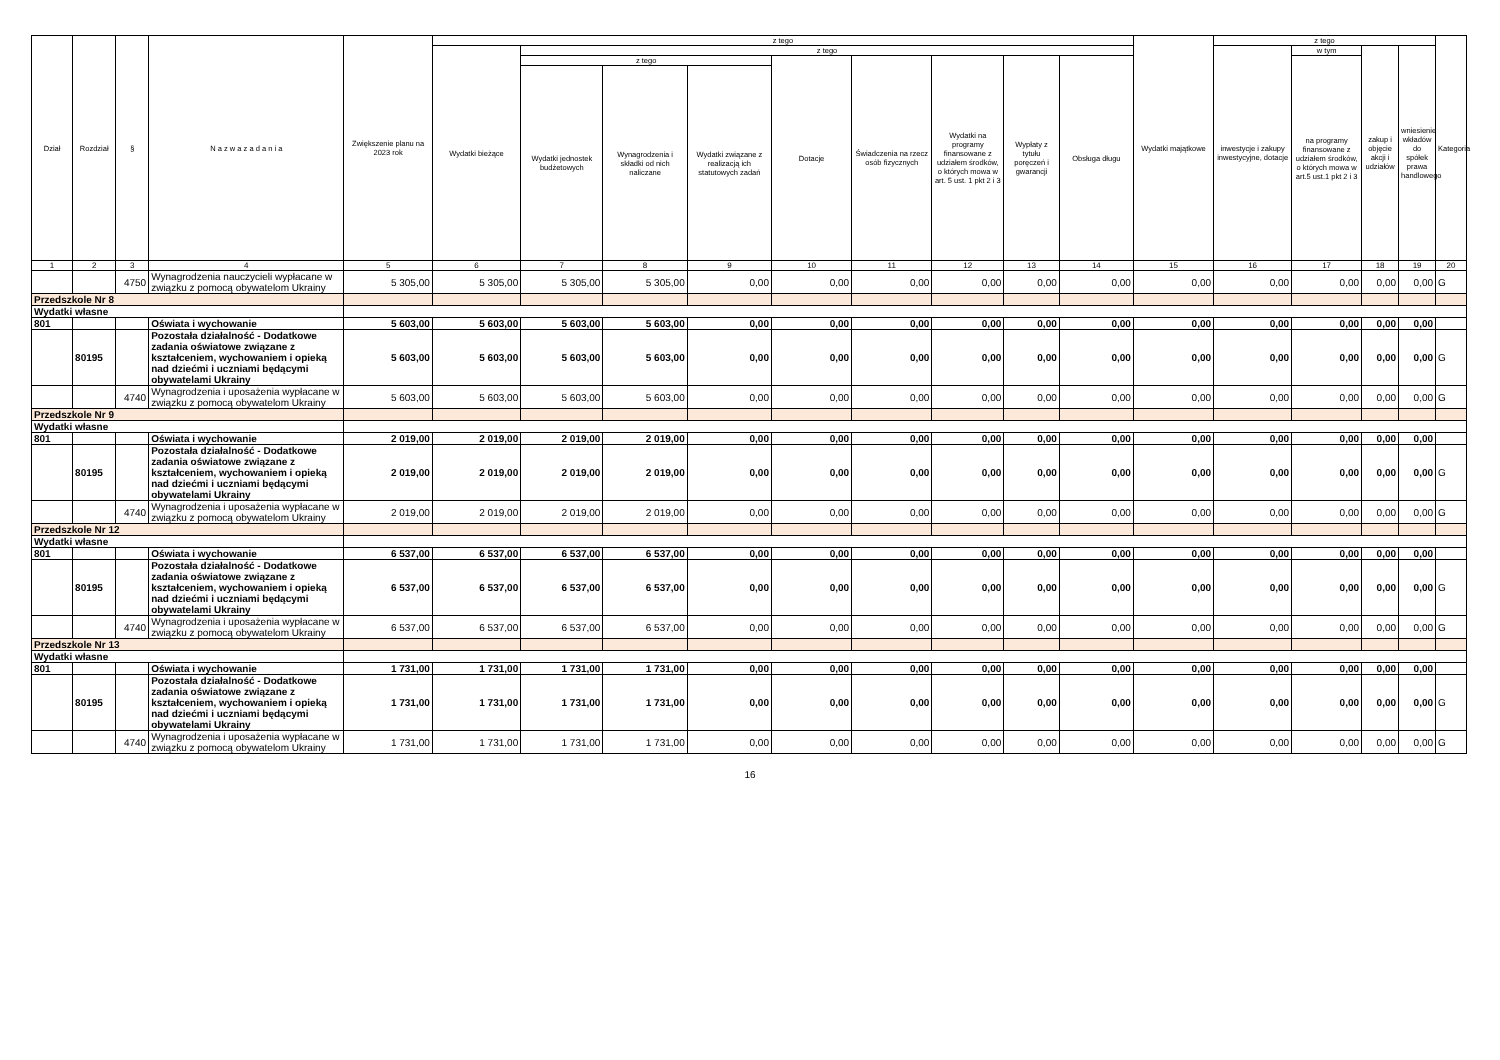| Dział | Rozdział | § | N a z w a z a d a n i a | Zwiększenie planu na 2023 rok | z tego | | | | | | | | | Wydatki majątkowe | z tego | | | | Kategoria |
| --- | --- | --- | --- | --- | --- | --- | --- | --- | --- | --- | --- | --- | --- | --- | --- | --- | --- | --- | --- |
| | | | | | Wydatki bieżące | z tego | | | | | | | | | inwestycje i zakupy inwestycyjne, dotacje | w tym | zakup i objęcie akcji i udziałów | wniesienie wkładów do spółek prawa handlowego | |
| | | | | | | z tego | | | Dotacje | Świadczenia na rzecz osób fizycznych | Wydatki na programy finansowane z udziałem środków, o których mowa w art. 5 ust. 1 pkt 2 i 3 | Wypłaty z tytułu poręczeń i gwarancji | Obsługa długu | | | na programy finansowane z udziałem środków, o których mowa w art.5 ust.1 pkt 2 i 3 | | | |
| | | | | | | Wydatki jednostek budżetowych | Wynagrodzenia i składki od nich naliczane | Wydatki związane z realizacją ich statutowych zadań | | | | | | | | | | | |
| 1 | 2 | 3 | 4 | 5 | 6 | 7 | 8 | 9 | 10 | 11 | 12 | 13 | 14 | 15 | 16 | 17 | 18 | 19 | 20 |
| | | 4750 | Wynagrodzenia nauczycieli wypłacane w związku z pomocą obywatelom Ukrainy | 5 305,00 | 5 305,00 | 5 305,00 | 5 305,00 | 0,00 | 0,00 | 0,00 | 0,00 | 0,00 | 0,00 | 0,00 | 0,00 | 0,00 | 0,00 | 0,00 | G |
| Przedszkole Nr 8 | | | | | | | | | | | | | | | | | | | |
| Wydatki własne | | | | | | | | | | | | | | | | | | | |
| 801 | | | Oświata i wychowanie | 5 603,00 | 5 603,00 | 5 603,00 | 5 603,00 | 0,00 | 0,00 | 0,00 | 0,00 | 0,00 | 0,00 | 0,00 | 0,00 | 0,00 | 0,00 | 0,00 | |
| | 80195 | | Pozostała działalność - Dodatkowe zadania oświatowe związane z kształceniem, wychowaniem i opieką nad dziećmi i uczniami będącymi obywatelami Ukrainy | 5 603,00 | 5 603,00 | 5 603,00 | 5 603,00 | 0,00 | 0,00 | 0,00 | 0,00 | 0,00 | 0,00 | 0,00 | 0,00 | 0,00 | 0,00 | 0,00 | G |
| | | 4740 | Wynagrodzenia i uposażenia wypłacane w związku z pomocą obywatelom Ukrainy | 5 603,00 | 5 603,00 | 5 603,00 | 5 603,00 | 0,00 | 0,00 | 0,00 | 0,00 | 0,00 | 0,00 | 0,00 | 0,00 | 0,00 | 0,00 | 0,00 | G |
| Przedszkole Nr 9 | | | | | | | | | | | | | | | | | | | |
| Wydatki własne | | | | | | | | | | | | | | | | | | | |
| 801 | | | Oświata i wychowanie | 2 019,00 | 2 019,00 | 2 019,00 | 2 019,00 | 0,00 | 0,00 | 0,00 | 0,00 | 0,00 | 0,00 | 0,00 | 0,00 | 0,00 | 0,00 | 0,00 | |
| | 80195 | | Pozostała działalność - Dodatkowe zadania oświatowe związane z kształceniem, wychowaniem i opieką nad dziećmi i uczniami będącymi obywatelami Ukrainy | 2 019,00 | 2 019,00 | 2 019,00 | 2 019,00 | 0,00 | 0,00 | 0,00 | 0,00 | 0,00 | 0,00 | 0,00 | 0,00 | 0,00 | 0,00 | 0,00 | G |
| | | 4740 | Wynagrodzenia i uposażenia wypłacane w związku z pomocą obywatelom Ukrainy | 2 019,00 | 2 019,00 | 2 019,00 | 2 019,00 | 0,00 | 0,00 | 0,00 | 0,00 | 0,00 | 0,00 | 0,00 | 0,00 | 0,00 | 0,00 | 0,00 | G |
| Przedszkole Nr 12 | | | | | | | | | | | | | | | | | | | |
| Wydatki własne | | | | | | | | | | | | | | | | | | | |
| 801 | | | Oświata i wychowanie | 6 537,00 | 6 537,00 | 6 537,00 | 6 537,00 | 0,00 | 0,00 | 0,00 | 0,00 | 0,00 | 0,00 | 0,00 | 0,00 | 0,00 | 0,00 | 0,00 | |
| | 80195 | | Pozostała działalność - Dodatkowe zadania oświatowe związane z kształceniem, wychowaniem i opieką nad dziećmi i uczniami będącymi obywatelami Ukrainy | 6 537,00 | 6 537,00 | 6 537,00 | 6 537,00 | 0,00 | 0,00 | 0,00 | 0,00 | 0,00 | 0,00 | 0,00 | 0,00 | 0,00 | 0,00 | 0,00 | G |
| | | 4740 | Wynagrodzenia i uposażenia wypłacane w związku z pomocą obywatelom Ukrainy | 6 537,00 | 6 537,00 | 6 537,00 | 6 537,00 | 0,00 | 0,00 | 0,00 | 0,00 | 0,00 | 0,00 | 0,00 | 0,00 | 0,00 | 0,00 | 0,00 | G |
| Przedszkole Nr 13 | | | | | | | | | | | | | | | | | | | |
| Wydatki własne | | | | | | | | | | | | | | | | | | | |
| 801 | | | Oświata i wychowanie | 1 731,00 | 1 731,00 | 1 731,00 | 1 731,00 | 0,00 | 0,00 | 0,00 | 0,00 | 0,00 | 0,00 | 0,00 | 0,00 | 0,00 | 0,00 | 0,00 | |
| | 80195 | | Pozostała działalność - Dodatkowe zadania oświatowe związane z kształceniem, wychowaniem i opieką nad dziećmi i uczniami będącymi obywatelami Ukrainy | 1 731,00 | 1 731,00 | 1 731,00 | 1 731,00 | 0,00 | 0,00 | 0,00 | 0,00 | 0,00 | 0,00 | 0,00 | 0,00 | 0,00 | 0,00 | 0,00 | G |
| | | 4740 | Wynagrodzenia i uposażenia wypłacane w związku z pomocą obywatelom Ukrainy | 1 731,00 | 1 731,00 | 1 731,00 | 1 731,00 | 0,00 | 0,00 | 0,00 | 0,00 | 0,00 | 0,00 | 0,00 | 0,00 | 0,00 | 0,00 | 0,00 | G |
16